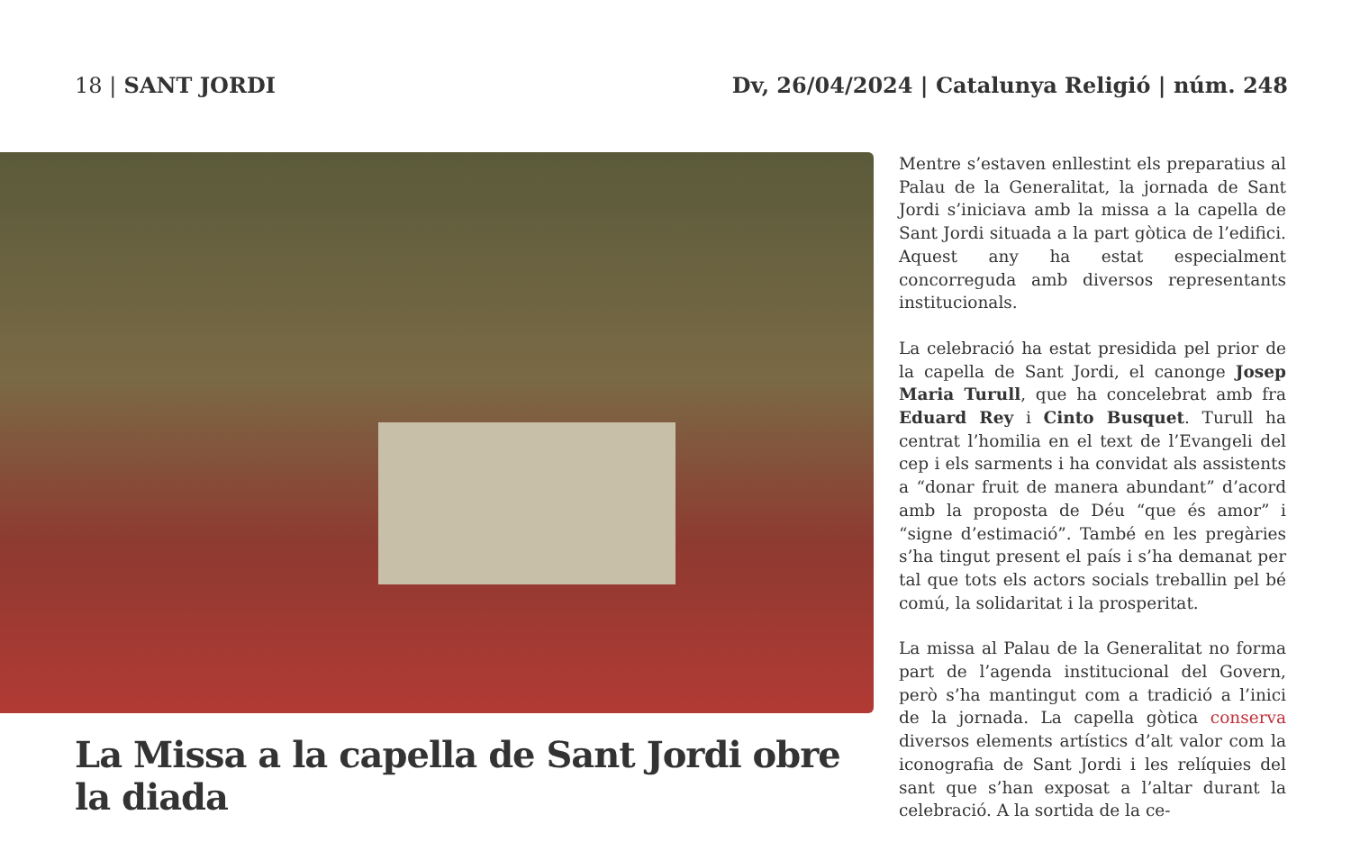18 | SANT JORDI Dv, 26/04/2024 | Catalunya Religió | núm. 248
La Missa a la capella de Sant Jordi obre la diada
Mentre s’estaven enllestint els preparatius al Palau de la Generalitat, la jornada de Sant Jordi s’iniciava amb la missa a la capella de Sant Jordi situada a la part gòtica de l’edifici. Aquest any ha estat especialment concorreguda amb diversos representants institucionals.
La celebració ha estat presidida pel prior de la capella de Sant Jordi, el canonge Josep Maria Turull, que ha concelebrat amb fra Eduard Rey i Cinto Busquet. Turull ha centrat l’homilia en el text de l’Evangeli del cep i els sarments i ha convidat als assistents a “donar fruit de manera abundant” d’acord amb la proposta de Déu “que és amor” i “signe d’estimació”. També en les pregàries s’ha tingut present el país i s’ha demanat per tal que tots els actors socials treballin pel bé comú, la solidaritat i la prosperitat.
La missa al Palau de la Generalitat no forma part de l’agenda institucional del Govern, però s’ha mantingut com a tradició a l’inici de la jornada. La capella gòtica conserva diversos elements artístics d’alt valor com la iconografia de Sant Jordi i les relíquies del sant que s’han exposat a l’altar durant la celebració. A la sortida de la ce-